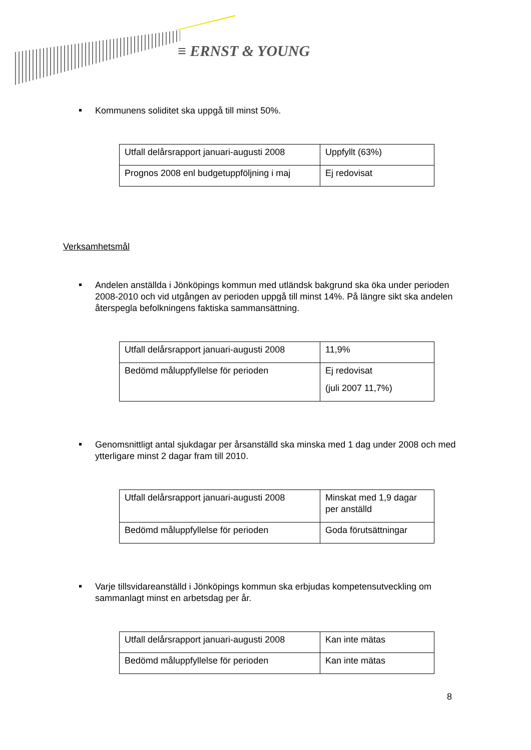≡ ERNST & YOUNG
Kommunens soliditet ska uppgå till minst 50%.
| Utfall delårsrapport januari-augusti 2008 | Uppfyllt (63%) |
| Prognos 2008 enl budgetuppföljning i maj | Ej redovisat |
Verksamhetsmål
Andelen anställda i Jönköpings kommun med utländsk bakgrund ska öka under perioden 2008-2010 och vid utgången av perioden uppgå till minst 14%. På längre sikt ska andelen återspegla befolkningens faktiska sammansättning.
| Utfall delårsrapport januari-augusti 2008 | 11,9% |
| Bedömd måluppfyllelse för perioden | Ej redovisat (juli 2007 11,7%) |
Genomsnittligt antal sjukdagar per årsanställd ska minska med 1 dag under 2008 och med ytterligare minst 2 dagar fram till 2010.
| Utfall delårsrapport januari-augusti 2008 | Minskat med 1,9 dagar per anställd |
| Bedömd måluppfyllelse för perioden | Goda förutsättningar |
Varje tillsvidareanställd i Jönköpings kommun ska erbjudas kompetensutveckling om sammanlagt minst en arbetsdag per år.
| Utfall delårsrapport januari-augusti 2008 | Kan inte mätas |
| Bedömd måluppfyllelse för perioden | Kan inte mätas |
8